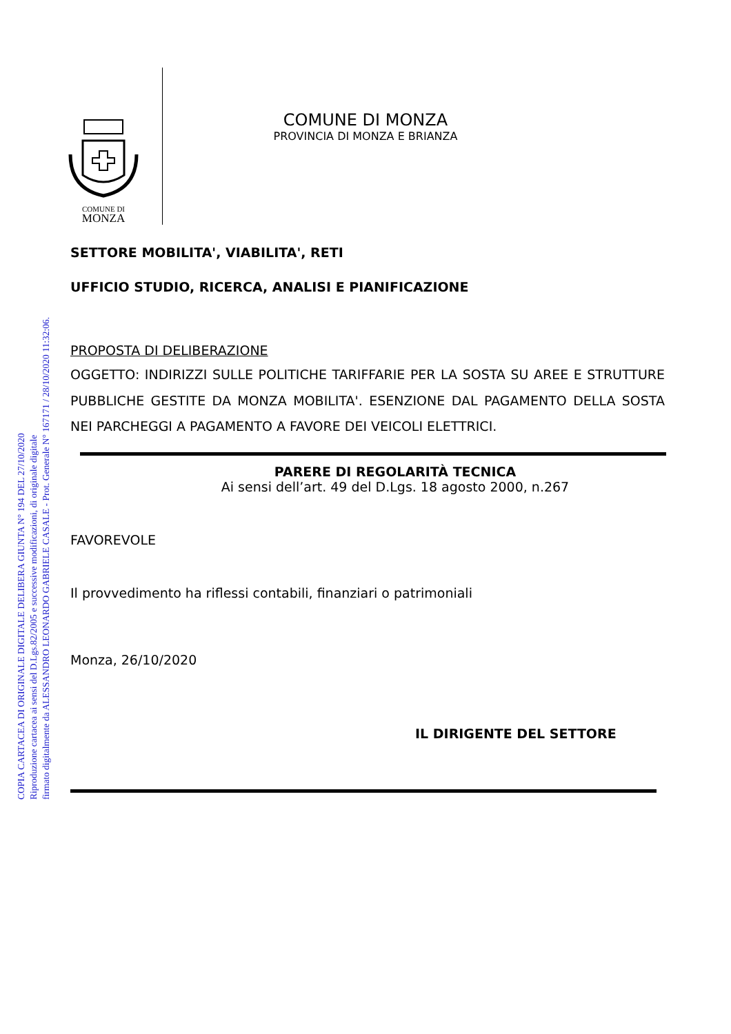COPIA CARTACEA DI ORIGINALE DIGITALE DELIBERA GIUNTA N° 194 DEL 27/10/2020
Riproduzione cartacea ai sensi del D.Lgs.82/2005 e successive modificazioni, di originale digitale
firmato digitalmente da ALESSANDRO LEONARDO GABRIELE CASALE - Prot. Generale N° 167171 / 28/10/2020 11:32:06.
COMUNE DI
MONZA
COMUNE DI MONZA
PROVINCIA DI MONZA E BRIANZA
SETTORE MOBILITA', VIABILITA', RETI
UFFICIO STUDIO, RICERCA, ANALISI E PIANIFICAZIONE
PROPOSTA DI DELIBERAZIONE
OGGETTO: INDIRIZZI SULLE POLITICHE TARIFFARIE PER LA SOSTA SU AREE E STRUTTURE PUBBLICHE GESTITE DA MONZA MOBILITA'. ESENZIONE DAL PAGAMENTO DELLA SOSTA NEI PARCHEGGI A PAGAMENTO A FAVORE DEI VEICOLI ELETTRICI.
PARERE DI REGOLARITÀ TECNICA
Ai sensi dell’art. 49 del D.Lgs. 18 agosto 2000, n.267
FAVOREVOLE
Il provvedimento ha riflessi contabili, finanziari o patrimoniali
Monza, 26/10/2020
IL DIRIGENTE DEL SETTORE